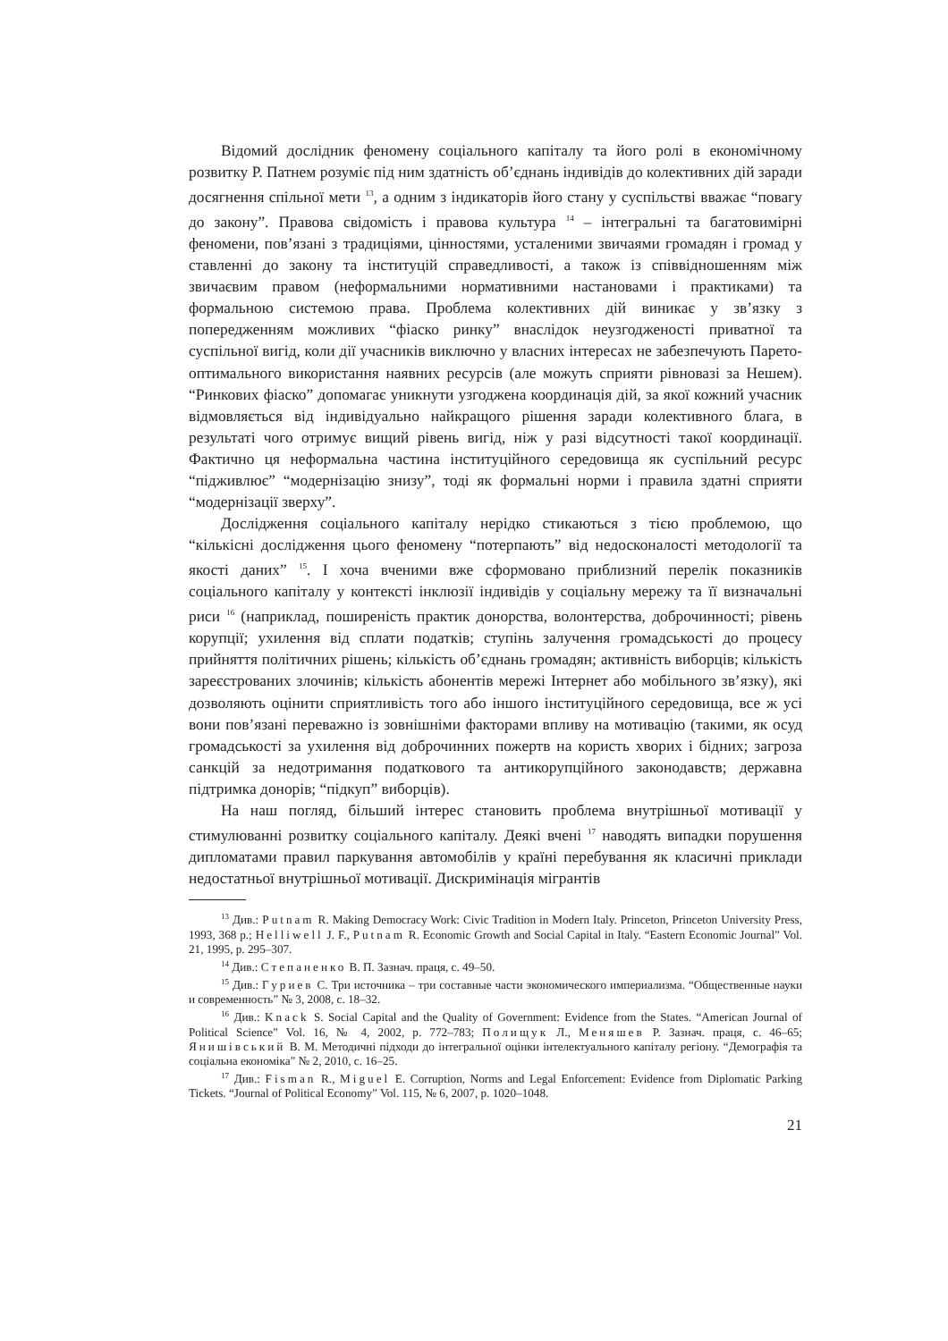Відомий дослідник феномену соціального капіталу та його ролі в економічному розвитку Р. Патнем розуміє під ним здатність об’єднань індивідів до колективних дій заради досягнення спільної мети <sup>13</sup>, а одним з індикаторів його стану у суспільстві вважає “повагу до закону”. Правова свідомість і правова культура <sup>14</sup> – інтегральні та багатовимірні феномени, пов’язані з традиціями, цінностями, усталеними звичаями громадян і громад у ставленні до закону та інституцій справедливості, а також із співвідношенням між звичаєвим правом (неформальними нормативними настановами і практиками) та формальною системою права. Проблема колективних дій виникає у зв’язку з попередженням можливих “фіаско ринку” внаслідок неузгодженості приватної та суспільної вигід, коли дії учасників виключно у власних інтересах не забезпечують Парето-оптимального використання наявних ресурсів (але можуть сприяти рівновазі за Нешем). “Ринкових фіаско” допомагає уникнути узгоджена координація дій, за якої кожний учасник відмовляється від індивідуально найкращого рішення заради колективного блага, в результаті чого отримує вищий рівень вигід, ніж у разі відсутності такої координації. Фактично ця неформальна частина інституційного середовища як суспільний ресурс “підживлює” “модернізацію знизу”, тоді як формальні норми і правила здатні сприяти “модернізації зверху”.
Дослідження соціального капіталу нерідко стикаються з тією проблемою, що “кількісні дослідження цього феномену “потерпають” від недосконалості методології та якості даних” <sup>15</sup>. І хоча вченими вже сформовано приблизний перелік показників соціального капіталу у контексті інклюзії індивідів у соціальну мережу та її визначальні риси <sup>16</sup> (наприклад, поширеність практик донорства, волонтерства, доброчинності; рівень корупції; ухилення від сплати податків; ступінь залучення громадськості до процесу прийняття політичних рішень; кількість об’єднань громадян; активність виборців; кількість зареєстрованих злочинів; кількість абонентів мережі Інтернет або мобільного зв’язку), які дозволяють оцінити сприятливість того або іншого інституційного середовища, все ж усі вони пов’язані переважно із зовнішніми факторами впливу на мотивацію (такими, як осуд громадськості за ухилення від доброчинних пожертв на користь хворих і бідних; загроза санкцій за недотримання податкового та антикорупційного законодавств; державна підтримка донорів; “підкуп” виборців).
На наш погляд, більший інтерес становить проблема внутрішньої мотивації у стимулюванні розвитку соціального капіталу. Деякі вчені <sup>17</sup> наводять випадки порушення дипломатами правил паркування автомобілів у країні перебування як класичні приклади недостатньої внутрішньої мотивації. Дискримінація мігрантів
<sup>13</sup> Див.: Putnam R. Making Democracy Work: Civic Tradition in Modern Italy. Princeton, Princeton University Press, 1993, 368 p.; Helliwell J. F., Putnam R. Economic Growth and Social Capital in Italy. “Eastern Economic Journal” Vol. 21, 1995, p. 295–307.
<sup>14</sup> Див.: Степаненко В. П. Зазнач. праця, с. 49–50.
<sup>15</sup> Див.: Гуриев С. Три источника – три составные части экономического империализма. “Общественные науки и современность” № 3, 2008, с. 18–32.
<sup>16</sup> Див.: Knack S. Social Capital and the Quality of Government: Evidence from the States. “American Journal of Political Science” Vol. 16, № 4, 2002, p. 772–783; Полищук Л., Меняшев Р. Зазнач. праця, с. 46–65; Янишівський В. М. Методичні підходи до інтегральної оцінки інтелектуального капіталу регіону. “Демографія та соціальна економіка” № 2, 2010, с. 16–25.
<sup>17</sup> Див.: Fisman R., Miguel E. Corruption, Norms and Legal Enforcement: Evidence from Diplomatic Parking Tickets. “Journal of Political Economy” Vol. 115, № 6, 2007, p. 1020–1048.
21